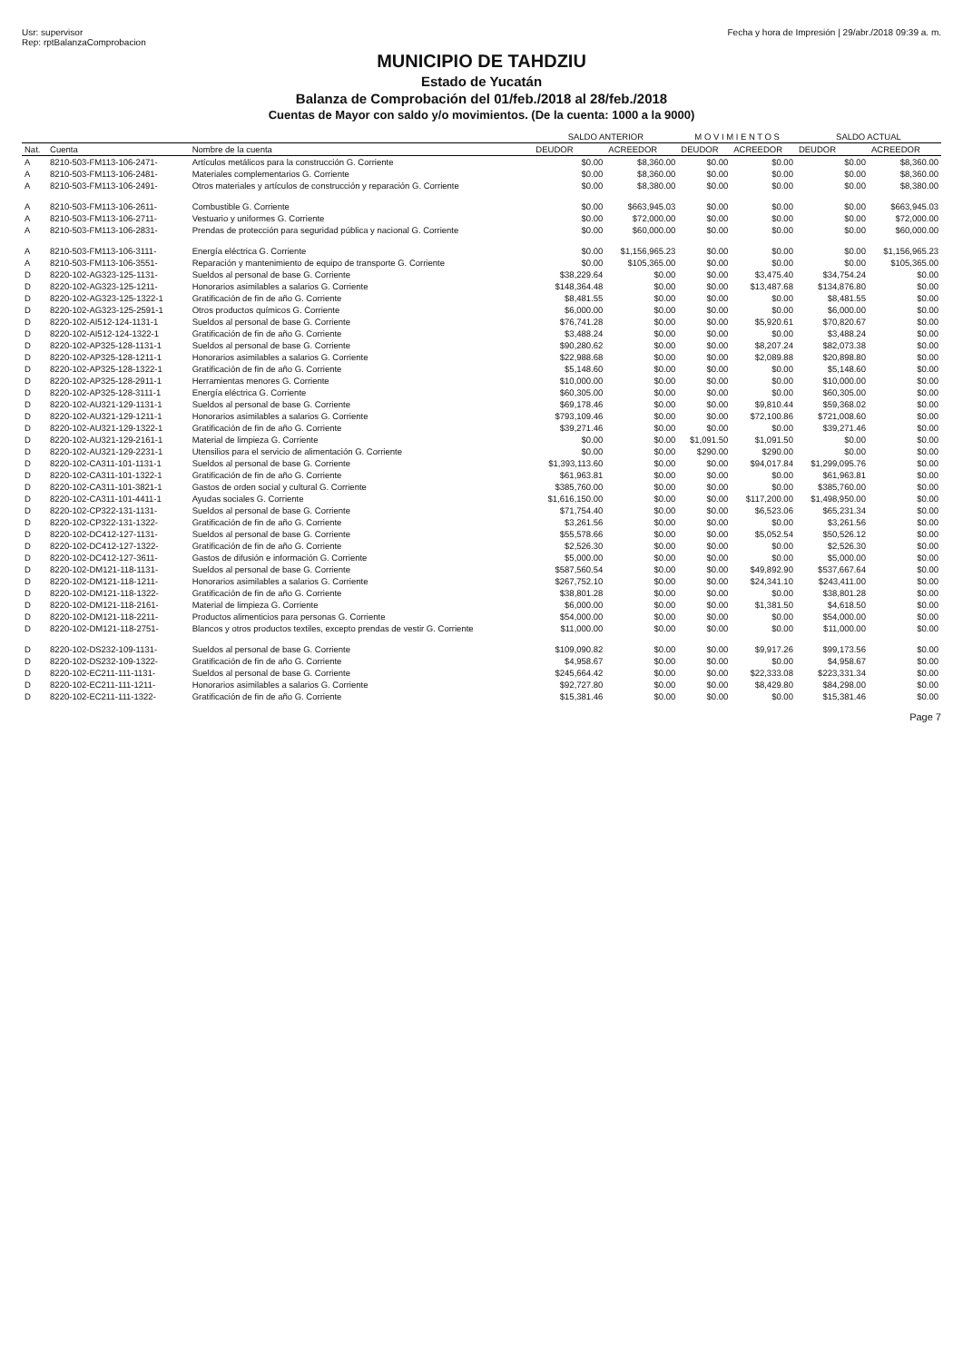Usr: supervisor
Rep: rptBalanzaComprobacion
Fecha y hora de Impresión | 29/abr./2018 09:39 a. m.
MUNICIPIO DE TAHDZIU
Estado de Yucatán
Balanza de Comprobación del 01/feb./2018 al 28/feb./2018
Cuentas de Mayor con saldo y/o movimientos. (De la cuenta: 1000 a la 9000)
| | | | SALDO ANTERIOR | | M O V I M I E N T O S | | SALDO ACTUAL | |
| --- | --- | --- | --- | --- | --- | --- | --- | --- |
| Nat. | Cuenta | Nombre de la cuenta | DEUDOR | ACREEDOR | DEUDOR | ACREEDOR | DEUDOR | ACREEDOR |
| A | 8210-503-FM113-106-2471- | Artículos metálicos para la construcción G. Corriente | $0.00 | $8,360.00 | $0.00 | $0.00 | $0.00 | $8,360.00 |
| A | 8210-503-FM113-106-2481- | Materiales complementarios G. Corriente | $0.00 | $8,360.00 | $0.00 | $0.00 | $0.00 | $8,360.00 |
| A | 8210-503-FM113-106-2491- | Otros materiales y artículos de construcción y reparación G. Corriente | $0.00 | $8,380.00 | $0.00 | $0.00 | $0.00 | $8,380.00 |
| A | 8210-503-FM113-106-2611- | Combustible G. Corriente | $0.00 | $663,945.03 | $0.00 | $0.00 | $0.00 | $663,945.03 |
| A | 8210-503-FM113-106-2711- | Vestuario y uniformes G. Corriente | $0.00 | $72,000.00 | $0.00 | $0.00 | $0.00 | $72,000.00 |
| A | 8210-503-FM113-106-2831- | Prendas de protección para seguridad pública y nacional G. Corriente | $0.00 | $60,000.00 | $0.00 | $0.00 | $0.00 | $60,000.00 |
| A | 8210-503-FM113-106-3111- | Energía eléctrica G. Corriente | $0.00 | $1,156,965.23 | $0.00 | $0.00 | $0.00 | $1,156,965.23 |
| A | 8210-503-FM113-106-3551- | Reparación y mantenimiento de equipo de transporte G. Corriente | $0.00 | $105,365.00 | $0.00 | $0.00 | $0.00 | $105,365.00 |
| D | 8220-102-AG323-125-1131- | Sueldos al personal de base G. Corriente | $38,229.64 | $0.00 | $0.00 | $3,475.40 | $34,754.24 | $0.00 |
| D | 8220-102-AG323-125-1211- | Honorarios asimilables a salarios G. Corriente | $148,364.48 | $0.00 | $0.00 | $13,487.68 | $134,876.80 | $0.00 |
| D | 8220-102-AG323-125-1322-1 | Gratificación de fin de año G. Corriente | $8,481.55 | $0.00 | $0.00 | $0.00 | $8,481.55 | $0.00 |
| D | 8220-102-AG323-125-2591-1 | Otros productos químicos G. Corriente | $6,000.00 | $0.00 | $0.00 | $0.00 | $6,000.00 | $0.00 |
| D | 8220-102-AI512-124-1131-1 | Sueldos al personal de base G. Corriente | $76,741.28 | $0.00 | $0.00 | $5,920.61 | $70,820.67 | $0.00 |
| D | 8220-102-AI512-124-1322-1 | Gratificación de fin de año G. Corriente | $3,488.24 | $0.00 | $0.00 | $0.00 | $3,488.24 | $0.00 |
| D | 8220-102-AP325-128-1131-1 | Sueldos al personal de base G. Corriente | $90,280.62 | $0.00 | $0.00 | $8,207.24 | $82,073.38 | $0.00 |
| D | 8220-102-AP325-128-1211-1 | Honorarios asimilables a salarios G. Corriente | $22,988.68 | $0.00 | $0.00 | $2,089.88 | $20,898.80 | $0.00 |
| D | 8220-102-AP325-128-1322-1 | Gratificación de fin de año G. Corriente | $5,148.60 | $0.00 | $0.00 | $0.00 | $5,148.60 | $0.00 |
| D | 8220-102-AP325-128-2911-1 | Herramientas menores G. Corriente | $10,000.00 | $0.00 | $0.00 | $0.00 | $10,000.00 | $0.00 |
| D | 8220-102-AP325-128-3111-1 | Energía eléctrica G. Corriente | $60,305.00 | $0.00 | $0.00 | $0.00 | $60,305.00 | $0.00 |
| D | 8220-102-AU321-129-1131-1 | Sueldos al personal de base G. Corriente | $69,178.46 | $0.00 | $0.00 | $9,810.44 | $59,368.02 | $0.00 |
| D | 8220-102-AU321-129-1211-1 | Honorarios asimilables a salarios G. Corriente | $793,109.46 | $0.00 | $0.00 | $72,100.86 | $721,008.60 | $0.00 |
| D | 8220-102-AU321-129-1322-1 | Gratificación de fin de año G. Corriente | $39,271.46 | $0.00 | $0.00 | $0.00 | $39,271.46 | $0.00 |
| D | 8220-102-AU321-129-2161-1 | Material de limpieza G. Corriente | $0.00 | $0.00 | $1,091.50 | $1,091.50 | $0.00 | $0.00 |
| D | 8220-102-AU321-129-2231-1 | Utensilios para el servicio de alimentación G. Corriente | $0.00 | $0.00 | $290.00 | $290.00 | $0.00 | $0.00 |
| D | 8220-102-CA311-101-1131-1 | Sueldos al personal de base G. Corriente | $1,393,113.60 | $0.00 | $0.00 | $94,017.84 | $1,299,095.76 | $0.00 |
| D | 8220-102-CA311-101-1322-1 | Gratificación de fin de año G. Corriente | $61,963.81 | $0.00 | $0.00 | $0.00 | $61,963.81 | $0.00 |
| D | 8220-102-CA311-101-3821-1 | Gastos de orden social y cultural G. Corriente | $385,760.00 | $0.00 | $0.00 | $0.00 | $385,760.00 | $0.00 |
| D | 8220-102-CA311-101-4411-1 | Ayudas sociales G. Corriente | $1,616,150.00 | $0.00 | $0.00 | $117,200.00 | $1,498,950.00 | $0.00 |
| D | 8220-102-CP322-131-1131- | Sueldos al personal de base G. Corriente | $71,754.40 | $0.00 | $0.00 | $6,523.06 | $65,231.34 | $0.00 |
| D | 8220-102-CP322-131-1322- | Gratificación de fin de año G. Corriente | $3,261.56 | $0.00 | $0.00 | $0.00 | $3,261.56 | $0.00 |
| D | 8220-102-DC412-127-1131- | Sueldos al personal de base G. Corriente | $55,578.66 | $0.00 | $0.00 | $5,052.54 | $50,526.12 | $0.00 |
| D | 8220-102-DC412-127-1322- | Gratificación de fin de año G. Corriente | $2,526.30 | $0.00 | $0.00 | $0.00 | $2,526.30 | $0.00 |
| D | 8220-102-DC412-127-3611- | Gastos de difusión e información G. Corriente | $5,000.00 | $0.00 | $0.00 | $0.00 | $5,000.00 | $0.00 |
| D | 8220-102-DM121-118-1131- | Sueldos al personal de base G. Corriente | $587,560.54 | $0.00 | $0.00 | $49,892.90 | $537,667.64 | $0.00 |
| D | 8220-102-DM121-118-1211- | Honorarios asimilables a salarios G. Corriente | $267,752.10 | $0.00 | $0.00 | $24,341.10 | $243,411.00 | $0.00 |
| D | 8220-102-DM121-118-1322- | Gratificación de fin de año G. Corriente | $38,801.28 | $0.00 | $0.00 | $0.00 | $38,801.28 | $0.00 |
| D | 8220-102-DM121-118-2161- | Material de limpieza G. Corriente | $6,000.00 | $0.00 | $0.00 | $1,381.50 | $4,618.50 | $0.00 |
| D | 8220-102-DM121-118-2211- | Productos alimenticios para personas G. Corriente | $54,000.00 | $0.00 | $0.00 | $0.00 | $54,000.00 | $0.00 |
| D | 8220-102-DM121-118-2751- | Blancos y otros productos textiles, excepto prendas de vestir G. Corriente | $11,000.00 | $0.00 | $0.00 | $0.00 | $11,000.00 | $0.00 |
| D | 8220-102-DS232-109-1131- | Sueldos al personal de base G. Corriente | $109,090.82 | $0.00 | $0.00 | $9,917.26 | $99,173.56 | $0.00 |
| D | 8220-102-DS232-109-1322- | Gratificación de fin de año G. Corriente | $4,958.67 | $0.00 | $0.00 | $0.00 | $4,958.67 | $0.00 |
| D | 8220-102-EC211-111-1131- | Sueldos al personal de base G. Corriente | $245,664.42 | $0.00 | $0.00 | $22,333.08 | $223,331.34 | $0.00 |
| D | 8220-102-EC211-111-1211- | Honorarios asimilables a salarios G. Corriente | $92,727.80 | $0.00 | $0.00 | $8,429.80 | $84,298.00 | $0.00 |
| D | 8220-102-EC211-111-1322- | Gratificación de fin de año G. Corriente | $15,381.46 | $0.00 | $0.00 | $0.00 | $15,381.46 | $0.00 |
Page 7